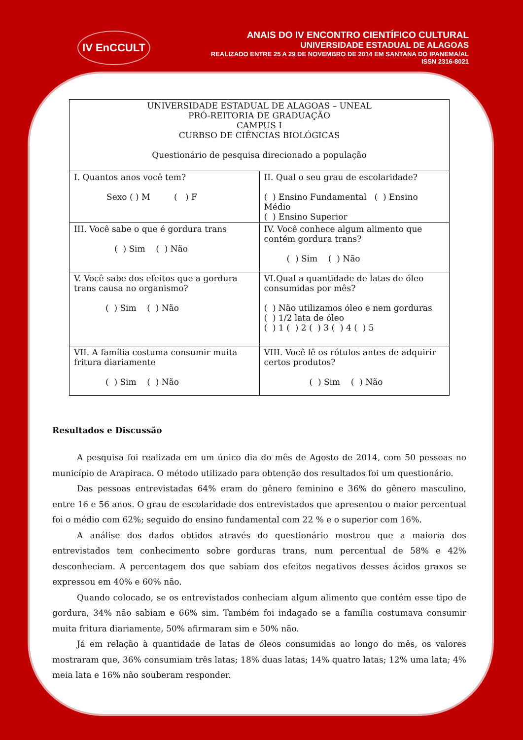IV EnCCULT
ANAIS DO IV ENCONTRO CIENTÍFICO CULTURAL
UNIVERSIDADE ESTADUAL DE ALAGOAS
REALIZADO ENTRE 25 A 29 DE NOVEMBRO DE 2014 EM SANTANA DO IPANEMA/AL
ISSN 2316-8021
| UNIVERSIDADE ESTADUAL DE ALAGOAS – UNEAL PRÓ-REITORIA DE GRADUAÇÃO CAMPUS I CURBSO DE CIÊNCIAS BIOLÓGICAS Questionário de pesquisa direcionado a população | |
| I. Quantos anos você tem? Sexo ( ) M ( ) F | II. Qual o seu grau de escolaridade? ( ) Ensino Fundamental ( ) Ensino Médio ( ) Ensino Superior |
| III. Você sabe o que é gordura trans ( ) Sim ( ) Não | IV. Você conhece algum alimento que contém gordura trans? ( ) Sim ( ) Não |
| V. Você sabe dos efeitos que a gordura trans causa no organismo? ( ) Sim ( ) Não | VI.Qual a quantidade de latas de óleo consumidas por mês? ( ) Não utilizamos óleo e nem gorduras ( ) 1/2 lata de óleo ( ) 1 ( ) 2 ( ) 3 ( ) 4 ( ) 5 |
| VII. A família costuma consumir muita fritura diariamente ( ) Sim ( ) Não | VIII. Você lê os rótulos antes de adquirir certos produtos? ( ) Sim ( ) Não |
Resultados e Discussão
A pesquisa foi realizada em um único dia do mês de Agosto de 2014, com 50 pessoas no município de Arapiraca. O método utilizado para obtenção dos resultados foi um questionário.
Das pessoas entrevistadas 64% eram do gênero feminino e 36% do gênero masculino, entre 16 e 56 anos. O grau de escolaridade dos entrevistados que apresentou o maior percentual foi o médio com 62%; seguido do ensino fundamental com 22 % e o superior com 16%.
A análise dos dados obtidos através do questionário mostrou que a maioria dos entrevistados tem conhecimento sobre gorduras trans, num percentual de 58% e 42% desconheciam. A percentagem dos que sabiam dos efeitos negativos desses ácidos graxos se expressou em 40% e 60% não.
Quando colocado, se os entrevistados conheciam algum alimento que contém esse tipo de gordura, 34% não sabiam e 66% sim. Também foi indagado se a família costumava consumir muita fritura diariamente, 50% afirmaram sim e 50% não.
Já em relação à quantidade de latas de óleos consumidas ao longo do mês, os valores mostraram que, 36% consumiam três latas; 18% duas latas; 14% quatro latas; 12% uma lata; 4% meia lata e 16% não souberam responder.